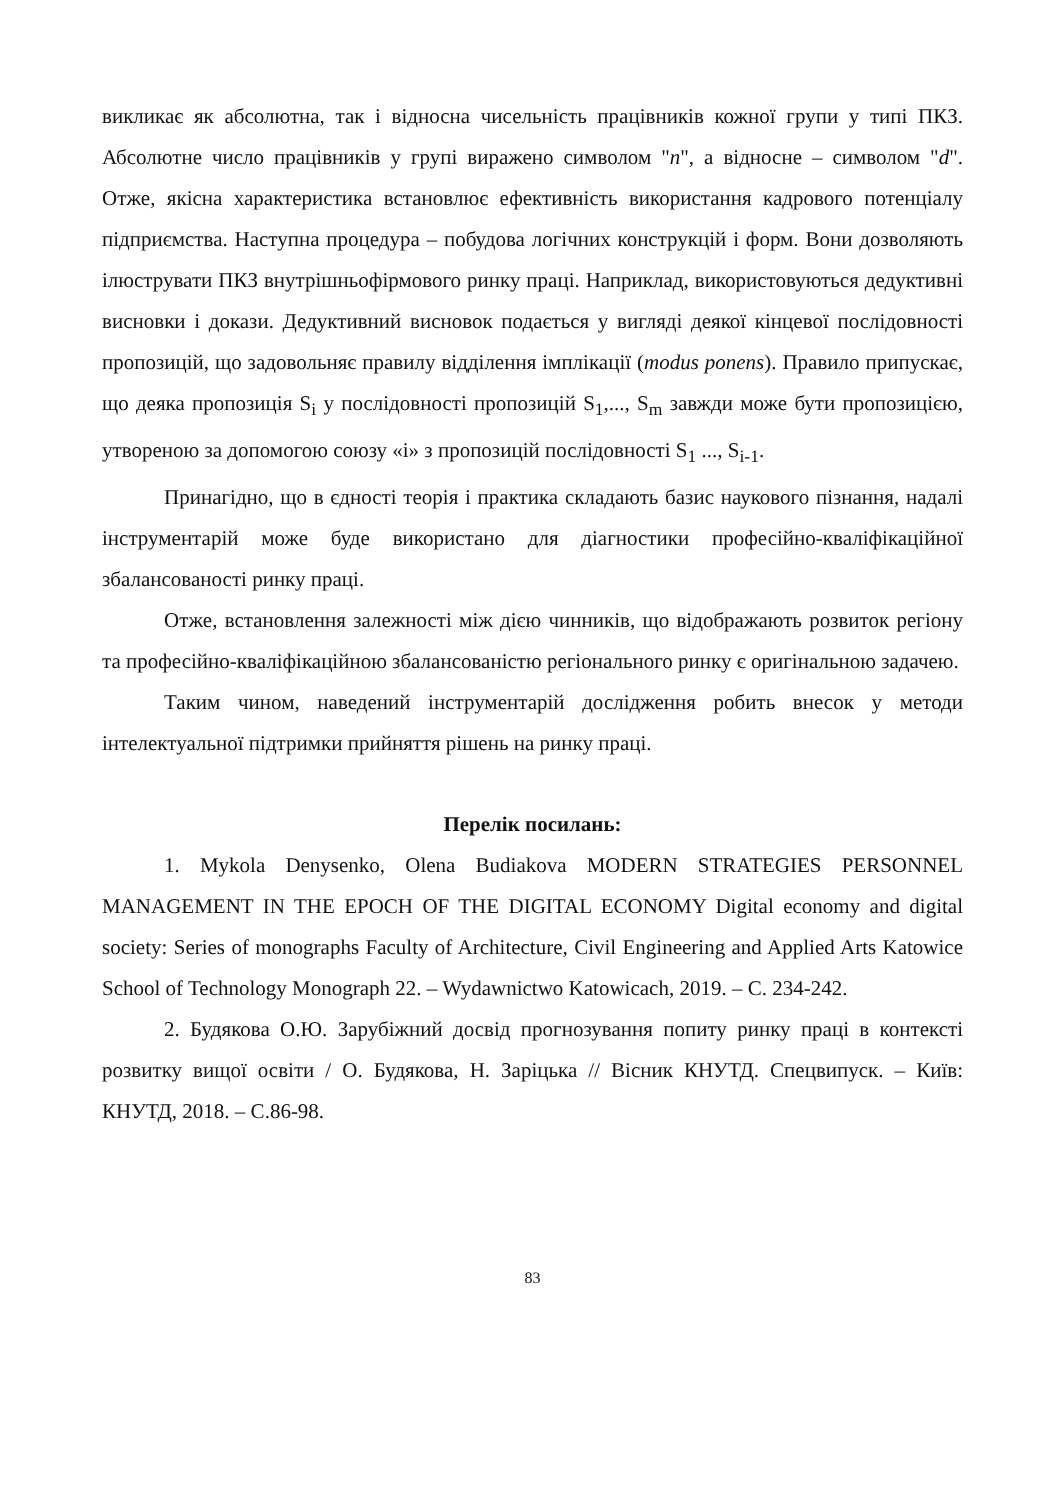викликає як абсолютна, так і відносна чисельність працівників кожної групи у типі ПКЗ. Абсолютне число працівників у групі виражено символом "n", а відносне – символом "d". Отже, якісна характеристика встановлює ефективність використання кадрового потенціалу підприємства. Наступна процедура – побудова логічних конструкцій і форм. Вони дозволяють ілюструвати ПКЗ внутрішньофірмового ринку праці. Наприклад, використовуються дедуктивні висновки і докази. Дедуктивний висновок подається у вигляді деякої кінцевої послідовності пропозицій, що задовольняє правилу відділення імплікації (modus ponens). Правило припускає, що деяка пропозиція S<sub>i</sub> у послідовності пропозицій S<sub>1</sub>,..., S<sub>m</sub> завжди може бути пропозицією, утвореною за допомогою союзу «і» з пропозицій послідовності S<sub>1</sub> ..., S<sub>i-1</sub>.
Принагідно, що в єдності теорія і практика складають базис наукового пізнання, надалі інструментарій може буде використано для діагностики професійно-кваліфікаційної збалансованості ринку праці.
Отже, встановлення залежності між дією чинників, що відображають розвиток регіону та професійно-кваліфікаційною збалансованістю регіонального ринку є оригінальною задачею.
Таким чином, наведений інструментарій дослідження робить внесок у методи інтелектуальної підтримки прийняття рішень на ринку праці.
Перелік посилань:
1. Mykola Denysenko, Olena Budiakova MODERN STRATEGIES PERSONNEL MANAGEMENT IN THE EPOCH OF THE DIGITAL ECONOMY Digital economy and digital society: Series of monographs Faculty of Architecture, Civil Engineering and Applied Arts Katowice School of Technology Monograph 22. – Wydawnictwo Katowicach, 2019. – С. 234-242.
2. Будякова О.Ю. Зарубіжний досвід прогнозування попиту ринку праці в контексті розвитку вищої освіти / О. Будякова, Н. Заріцька // Вісник КНУТД. Спецвипуск. – Київ: КНУТД, 2018. – С.86-98.
83